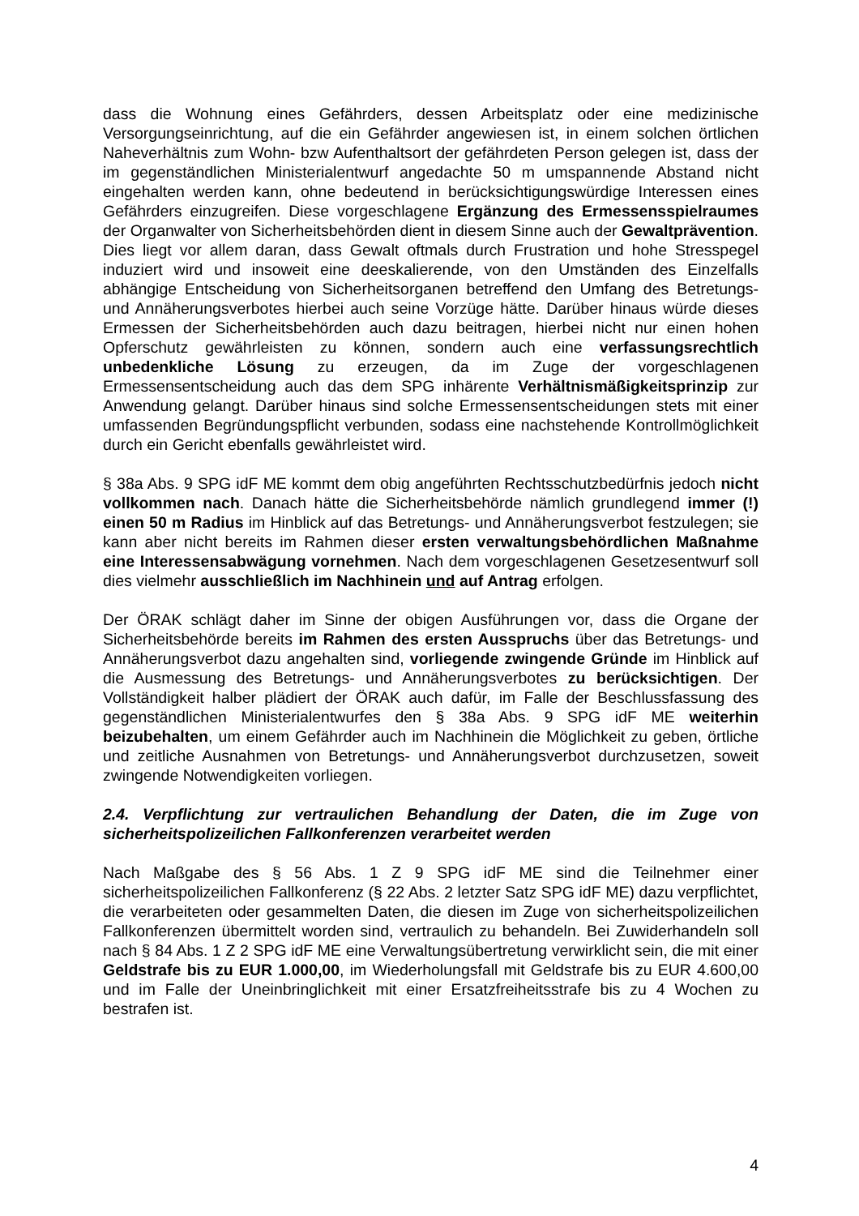dass die Wohnung eines Gefährders, dessen Arbeitsplatz oder eine medizinische Versorgungseinrichtung, auf die ein Gefährder angewiesen ist, in einem solchen örtlichen Naheverhältnis zum Wohn- bzw Aufenthaltsort der gefährdeten Person gelegen ist, dass der im gegenständlichen Ministerialentwurf angedachte 50 m umspannende Abstand nicht eingehalten werden kann, ohne bedeutend in berücksichtigungswürdige Interessen eines Gefährders einzugreifen. Diese vorgeschlagene Ergänzung des Ermessensspielraumes der Organwalter von Sicherheitsbehörden dient in diesem Sinne auch der Gewaltprävention. Dies liegt vor allem daran, dass Gewalt oftmals durch Frustration und hohe Stresspegel induziert wird und insoweit eine deeskalierende, von den Umständen des Einzelfalls abhängige Entscheidung von Sicherheitsorganen betreffend den Umfang des Betretungs- und Annäherungsverbotes hierbei auch seine Vorzüge hätte. Darüber hinaus würde dieses Ermessen der Sicherheitsbehörden auch dazu beitragen, hierbei nicht nur einen hohen Opferschutz gewährleisten zu können, sondern auch eine verfassungsrechtlich unbedenkliche Lösung zu erzeugen, da im Zuge der vorgeschlagenen Ermessensentscheidung auch das dem SPG inhärente Verhältnismäßigkeitsprinzip zur Anwendung gelangt. Darüber hinaus sind solche Ermessensentscheidungen stets mit einer umfassenden Begründungspflicht verbunden, sodass eine nachstehende Kontrollmöglichkeit durch ein Gericht ebenfalls gewährleistet wird.
§ 38a Abs. 9 SPG idF ME kommt dem obig angeführten Rechtsschutzbedürfnis jedoch nicht vollkommen nach. Danach hätte die Sicherheitsbehörde nämlich grundlegend immer (!) einen 50 m Radius im Hinblick auf das Betretungs- und Annäherungsverbot festzulegen; sie kann aber nicht bereits im Rahmen dieser ersten verwaltungsbehördlichen Maßnahme eine Interessensabwägung vornehmen. Nach dem vorgeschlagenen Gesetzesentwurf soll dies vielmehr ausschließlich im Nachhinein und auf Antrag erfolgen.
Der ÖRAK schlägt daher im Sinne der obigen Ausführungen vor, dass die Organe der Sicherheitsbehörde bereits im Rahmen des ersten Ausspruchs über das Betretungs- und Annäherungsverbot dazu angehalten sind, vorliegende zwingende Gründe im Hinblick auf die Ausmessung des Betretungs- und Annäherungsverbotes zu berücksichtigen. Der Vollständigkeit halber plädiert der ÖRAK auch dafür, im Falle der Beschlussfassung des gegenständlichen Ministerialentwurfes den § 38a Abs. 9 SPG idF ME weiterhin beizubehalten, um einem Gefährder auch im Nachhinein die Möglichkeit zu geben, örtliche und zeitliche Ausnahmen von Betretungs- und Annäherungsverbot durchzusetzen, soweit zwingende Notwendigkeiten vorliegen.
2.4. Verpflichtung zur vertraulichen Behandlung der Daten, die im Zuge von sicherheitspolizeilichen Fallkonferenzen verarbeitet werden
Nach Maßgabe des § 56 Abs. 1 Z 9 SPG idF ME sind die Teilnehmer einer sicherheitspolizeilichen Fallkonferenz (§ 22 Abs. 2 letzter Satz SPG idF ME) dazu verpflichtet, die verarbeiteten oder gesammelten Daten, die diesen im Zuge von sicherheitspolizeilichen Fallkonferenzen übermittelt worden sind, vertraulich zu behandeln. Bei Zuwiderhandeln soll nach § 84 Abs. 1 Z 2 SPG idF ME eine Verwaltungsübertretung verwirklicht sein, die mit einer Geldstrafe bis zu EUR 1.000,00, im Wiederholungsfall mit Geldstrafe bis zu EUR 4.600,00 und im Falle der Uneinbringlichkeit mit einer Ersatzfreiheitsstrafe bis zu 4 Wochen zu bestrafen ist.
4